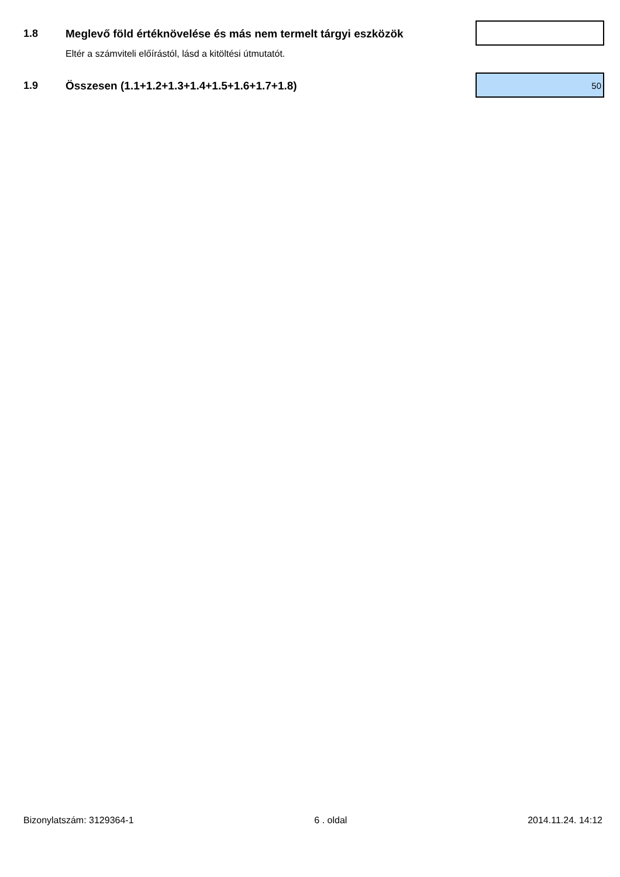1.8 Meglevő föld értéknövelése és más nem termelt tárgyi eszközök
Eltér a számviteli előírástól, lásd a kitöltési útmutatót.
1.9 Összesen (1.1+1.2+1.3+1.4+1.5+1.6+1.7+1.8)
50
Bizonylatszám: 3129364-1 6 . oldal 2014.11.24. 14:12